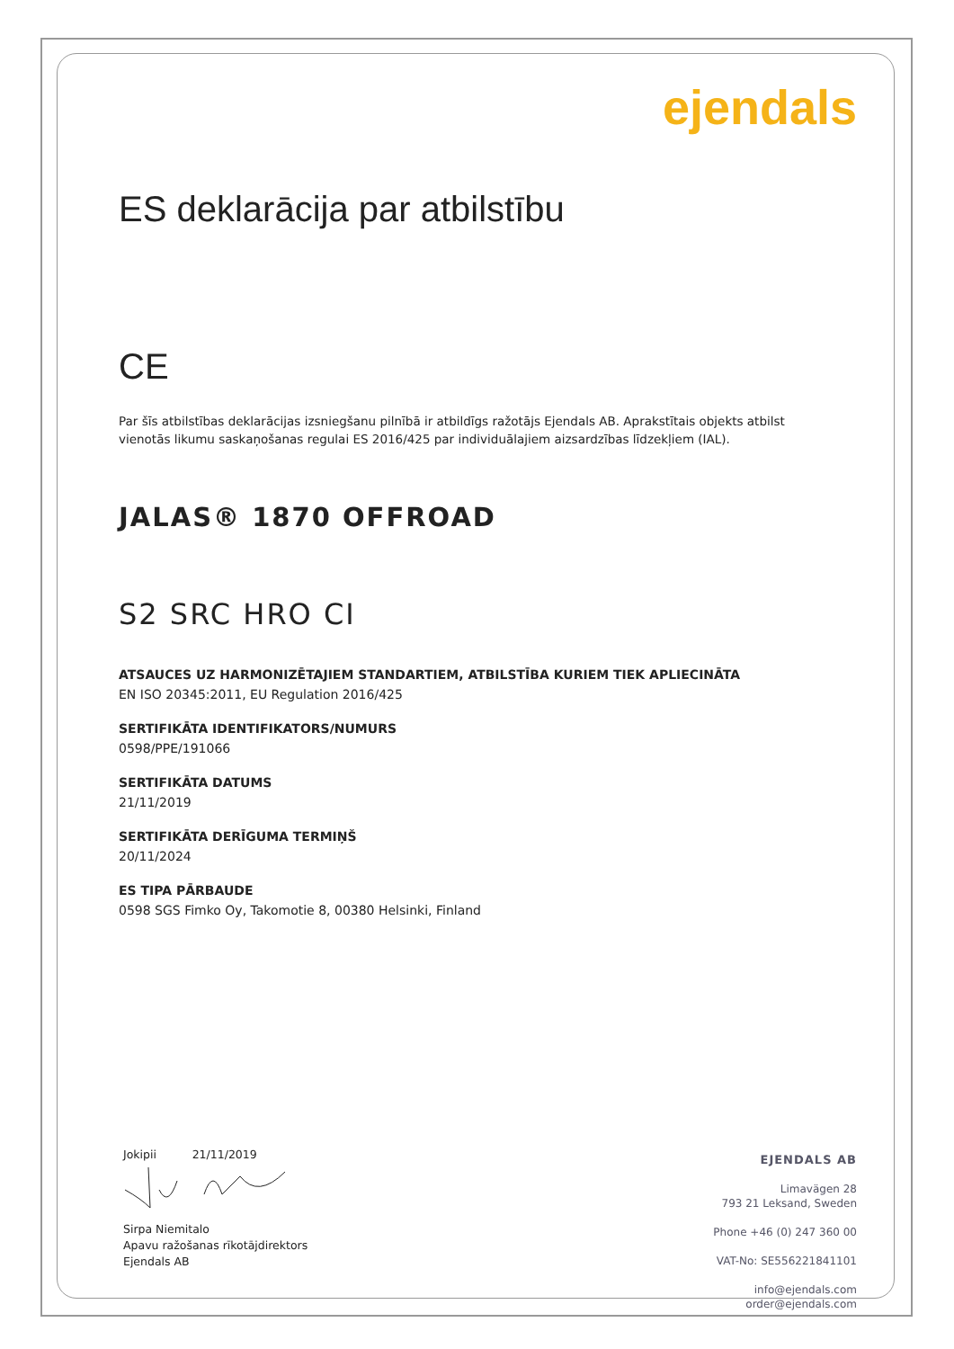ejendals
ES deklarācija par atbilstību
CE
Par šīs atbilstības deklarācijas izsniegšanu pilnībā ir atbildīgs ražotājs Ejendals AB. Aprakstītais objekts atbilst vienotās likumu saskaņošanas regulai ES 2016/425 par individuālajiem aizsardzības līdzekļiem (IAL).
JALAS® 1870 OFFROAD
S2 SRC HRO CI
ATSAUCES UZ HARMONIZĒTAJIEM STANDARTIEM, ATBILSTĪBA KURIEM TIEK APLIECINĀTA
EN ISO 20345:2011, EU Regulation 2016/425
SERTIFIKĀTA IDENTIFIKATORS/NUMURS
0598/PPE/191066
SERTIFIKĀTA DATUMS
21/11/2019
SERTIFIKĀTA DERĪGUMA TERMIŅŠ
20/11/2024
ES TIPA PĀRBAUDE
0598 SGS Fimko Oy, Takomotie 8, 00380 Helsinki, Finland
Jokipii 21/11/2019
Sirpa Niemitalo
Apavu ražošanas rīkotājdirektors
Ejendals AB
EJENDALS AB
Limavägen 28
793 21 Leksand, Sweden
Phone +46 (0) 247 360 00
VAT-No: SE556221841101
info@ejendals.com
order@ejendals.com